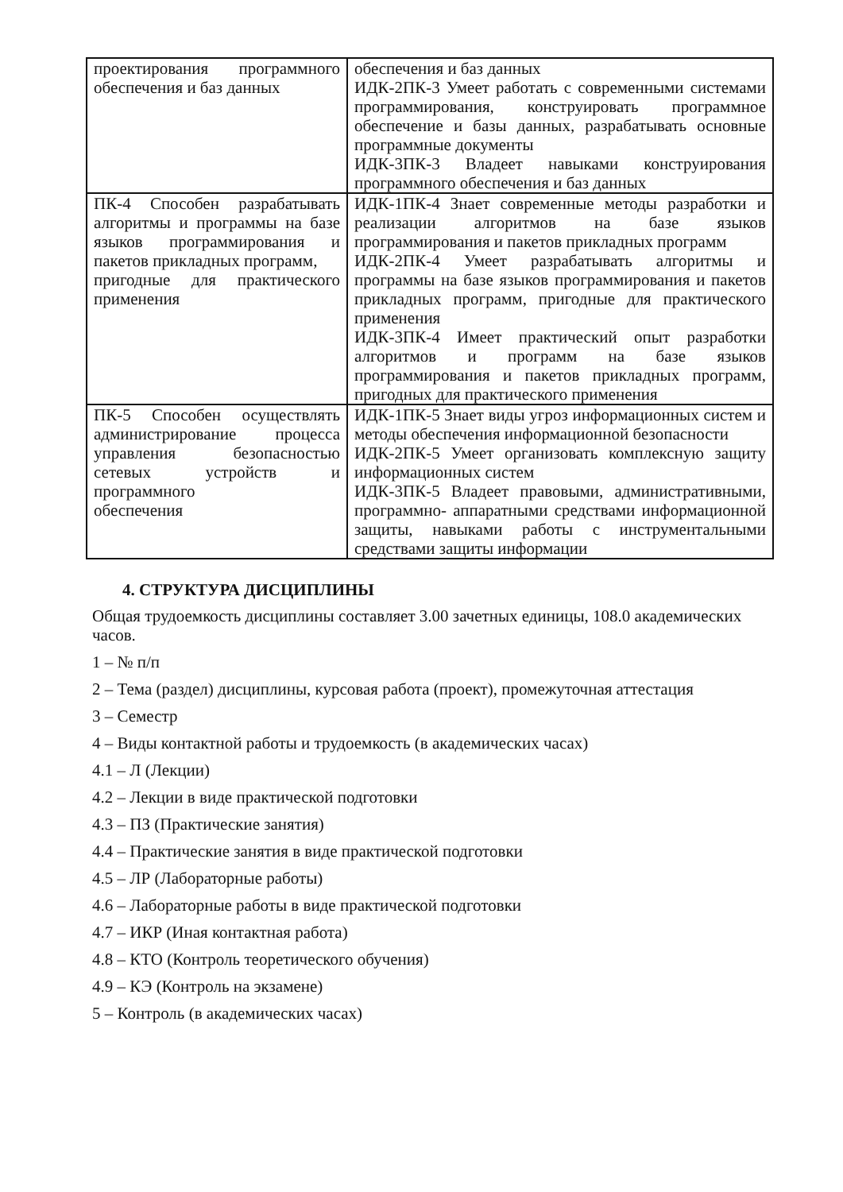| проектирования программного обеспечения и баз данных | обеспечения и баз данных ИДК-2ПК-3 Умеет работать с современными системами программирования, конструировать программное обеспечение и базы данных, разрабатывать основные программные документы ИДК-3ПК-3 Владеет навыками конструирования программного обеспечения и баз данных |
| ПК-4 Способен разрабатывать алгоритмы и программы на базе языков программирования и пакетов прикладных программ, пригодные для практического применения | ИДК-1ПК-4 Знает современные методы разработки и реализации алгоритмов на базе языков программирования и пакетов прикладных программ ИДК-2ПК-4 Умеет разрабатывать алгоритмы и программы на базе языков программирования и пакетов прикладных программ, пригодные для практического применения ИДК-3ПК-4 Имеет практический опыт разработки алгоритмов и программ на базе языков программирования и пакетов прикладных программ, пригодных для практического применения |
| ПК-5 Способен осуществлять администрирование процесса управления безопасностью сетевых устройств и программного обеспечения | ИДК-1ПК-5 Знает виды угроз информационных систем и методы обеспечения информационной безопасности ИДК-2ПК-5 Умеет организовать комплексную защиту информационных систем ИДК-3ПК-5 Владеет правовыми, административными, программно- аппаратными средствами информационной защиты, навыками работы с инструментальными средствами защиты информации |
4. СТРУКТУРА ДИСЦИПЛИНЫ
Общая трудоемкость дисциплины составляет 3.00 зачетных единицы, 108.0 академических часов.
1 – № п/п
2 – Тема (раздел) дисциплины, курсовая работа (проект), промежуточная аттестация
3 – Семестр
4 – Виды контактной работы и трудоемкость (в академических часах)
4.1 – Л (Лекции)
4.2 – Лекции в виде практической подготовки
4.3 – ПЗ (Практические занятия)
4.4 – Практические занятия в виде практической подготовки
4.5 – ЛР (Лабораторные работы)
4.6 – Лабораторные работы в виде практической подготовки
4.7 – ИКР (Иная контактная работа)
4.8 – КТО (Контроль теоретического обучения)
4.9 – КЭ (Контроль на экзамене)
5 – Контроль (в академических часах)